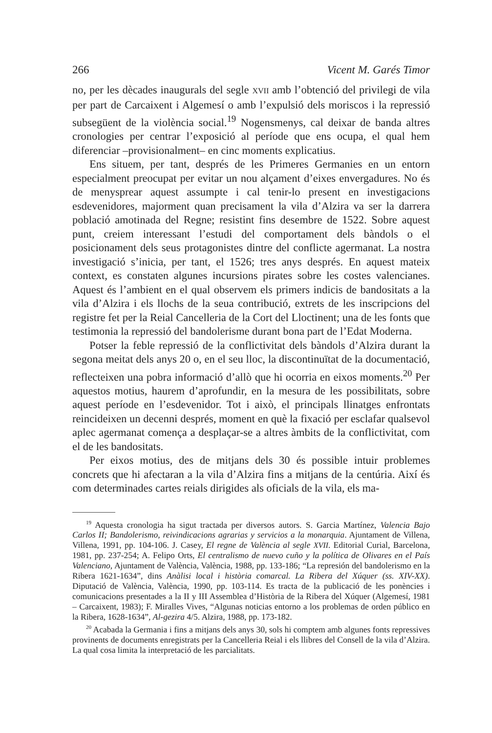266 Vicent M. Garés Timor
no, per les dècades inaugurals del segle XVII amb l’obtenció del privilegi de vila per part de Carcaixent i Algemesí o amb l’expulsió dels moriscos i la repressió subsegüent de la violència social.<sup>19</sup> Nogensmenys, cal deixar de banda altres cronologies per centrar l’exposició al període que ens ocupa, el qual hem diferenciar –provisionalment– en cinc moments explicatius.
Ens situem, per tant, després de les Primeres Germanies en un entorn especialment preocupat per evitar un nou alçament d’eixes envergadures. No és de menysprear aquest assumpte i cal tenir-lo present en investigacions esdevenidores, majorment quan precisament la vila d’Alzira va ser la darrera població amotinada del Regne; resistint fins desembre de 1522. Sobre aquest punt, creiem interessant l’estudi del comportament dels bàndols o el posicionament dels seus protagonistes dintre del conflicte agermanat. La nostra investigació s’inicia, per tant, el 1526; tres anys després. En aquest mateix context, es constaten algunes incursions pirates sobre les costes valencianes. Aquest és l’ambient en el qual observem els primers indicis de bandositats a la vila d’Alzira i els llochs de la seua contribució, extrets de les inscripcions del registre fet per la Reial Cancelleria de la Cort del Lloctinent; una de les fonts que testimonia la repressió del bandolerisme durant bona part de l’Edat Moderna.
Potser la feble repressió de la conflictivitat dels bàndols d’Alzira durant la segona meitat dels anys 20 o, en el seu lloc, la discontinuïtat de la documentació, reflecteixen una pobra informació d’allò que hi ocorria en eixos moments.<sup>20</sup> Per aquestos motius, haurem d’aprofundir, en la mesura de les possibilitats, sobre aquest període en l’esdevenidor. Tot i això, el principals llinatges enfrontats reincideixen un decenni després, moment en què la fixació per esclafar qualsevol aplec agermanat comença a desplaçar-se a altres àmbits de la conflictivitat, com el de les bandositats.
Per eixos motius, des de mitjans dels 30 és possible intuir problemes concrets que hi afectaran a la vila d’Alzira fins a mitjans de la centúria. Així és com determinades cartes reials dirigides als oficials de la vila, els ma-
<sup>19</sup> Aquesta cronologia ha sigut tractada per diversos autors. S. Garcia Martínez, Valencia Bajo Carlos II; Bandolerismo, reivindicacions agrarias y servicios a la monarquia. Ajuntament de Villena, Villena, 1991, pp. 104-106. J. Casey, El regne de València al segle XVII. Editorial Curial, Barcelona, 1981, pp. 237-254; A. Felipo Orts, El centralismo de nuevo cuño y la política de Olivares en el País Valenciano, Ajuntament de València, València, 1988, pp. 133-186; “La represión del bandolerismo en la Ribera 1621-1634”, dins Anàlisi local i història comarcal. La Ribera del Xúquer (ss. XIV-XX). Diputació de València, València, 1990, pp. 103-114. Es tracta de la publicació de les ponències i comunicacions presentades a la II y III Assemblea d’Història de la Ribera del Xúquer (Algemesí, 1981 – Carcaixent, 1983); F. Miralles Vives, “Algunas noticias entorno a los problemas de orden público en la Ribera, 1628-1634”, Al-gezira 4/5. Alzira, 1988, pp. 173-182.
<sup>20</sup> Acabada la Germania i fins a mitjans dels anys 30, sols hi comptem amb algunes fonts repressives provinents de documents enregistrats per la Cancelleria Reial i els llibres del Consell de la vila d’Alzira. La qual cosa limita la interpretació de les parcialitats.